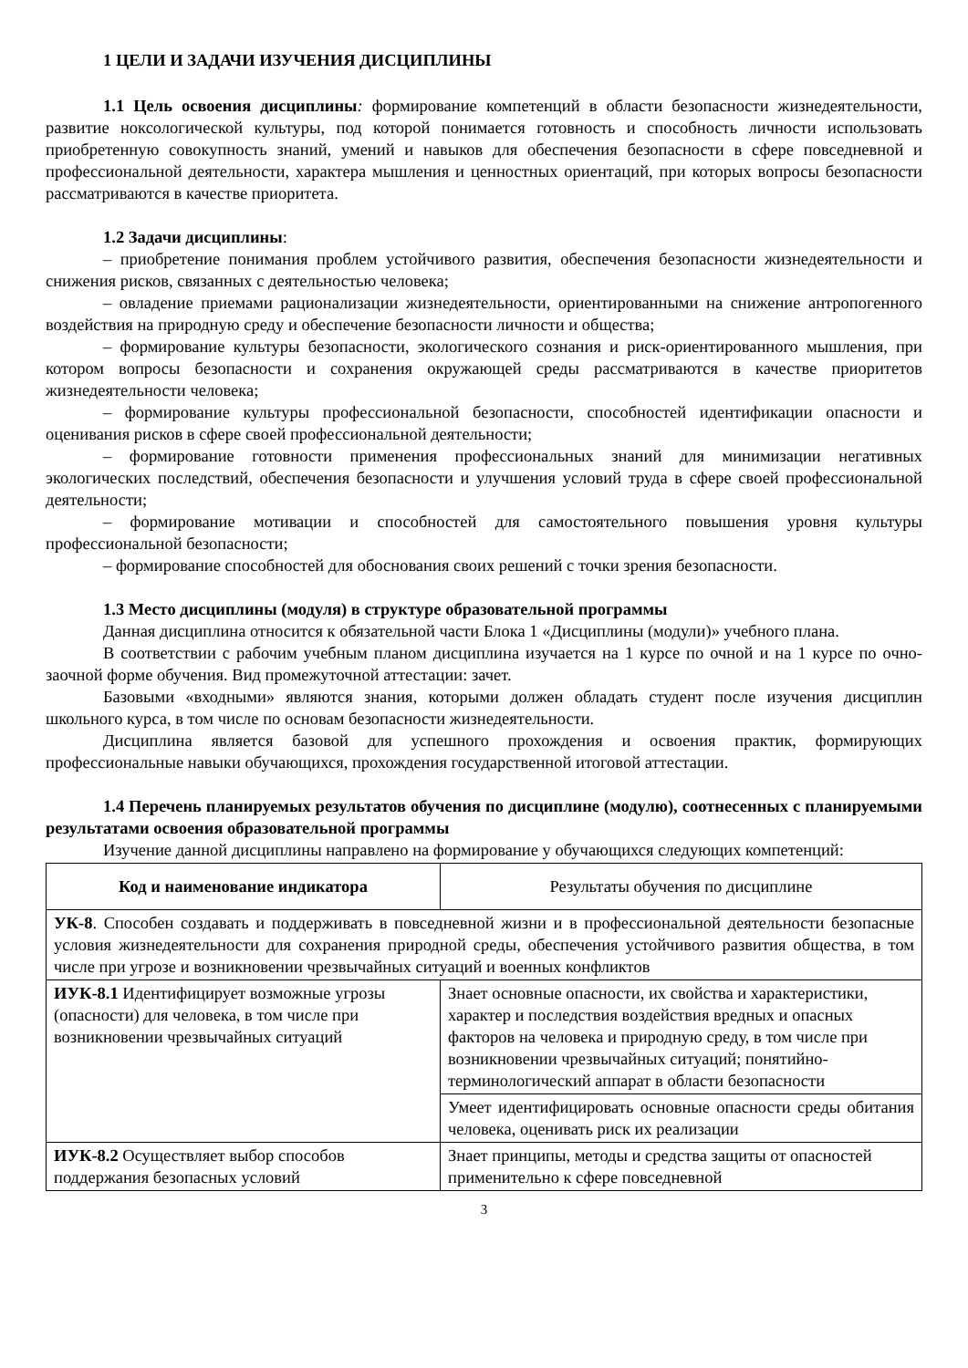1 ЦЕЛИ И ЗАДАЧИ ИЗУЧЕНИЯ ДИСЦИПЛИНЫ
1.1 Цель освоения дисциплины: формирование компетенций в области безопасности жизнедеятельности, развитие ноксологической культуры, под которой понимается готовность и способность личности использовать приобретенную совокупность знаний, умений и навыков для обеспечения безопасности в сфере повседневной и профессиональной деятельности, характера мышления и ценностных ориентаций, при которых вопросы безопасности рассматриваются в качестве приоритета.
1.2 Задачи дисциплины:
– приобретение понимания проблем устойчивого развития, обеспечения безопасности жизнедеятельности и снижения рисков, связанных с деятельностью человека;
– овладение приемами рационализации жизнедеятельности, ориентированными на снижение антропогенного воздействия на природную среду и обеспечение безопасности личности и общества;
– формирование культуры безопасности, экологического сознания и риск-ориентированного мышления, при котором вопросы безопасности и сохранения окружающей среды рассматриваются в качестве приоритетов жизнедеятельности человека;
– формирование культуры профессиональной безопасности, способностей идентификации опасности и оценивания рисков в сфере своей профессиональной деятельности;
– формирование готовности применения профессиональных знаний для минимизации негативных экологических последствий, обеспечения безопасности и улучшения условий труда в сфере своей профессиональной деятельности;
– формирование мотивации и способностей для самостоятельного повышения уровня культуры профессиональной безопасности;
– формирование способностей для обоснования своих решений с точки зрения безопасности.
1.3 Место дисциплины (модуля) в структуре образовательной программы
Данная дисциплина относится к обязательной части Блока 1 «Дисциплины (модули)» учебного плана.
В соответствии с рабочим учебным планом дисциплина изучается на 1 курсе по очной и на 1 курсе по очно-заочной форме обучения. Вид промежуточной аттестации: зачет.
Базовыми «входными» являются знания, которыми должен обладать студент после изучения дисциплин школьного курса, в том числе по основам безопасности жизнедеятельности.
Дисциплина является базовой для успешного прохождения и освоения практик, формирующих профессиональные навыки обучающихся, прохождения государственной итоговой аттестации.
1.4 Перечень планируемых результатов обучения по дисциплине (модулю), соотнесенных с планируемыми результатами освоения образовательной программы
Изучение данной дисциплины направлено на формирование у обучающихся следующих компетенций:
| Код и наименование индикатора | Результаты обучения по дисциплине |
| --- | --- |
| УК-8 . Способен создавать и поддерживать в повседневной жизни и в профессиональной деятельности безопасные условия жизнедеятельности для сохранения природной среды, обеспечения устойчивого развития общества, в том числе при угрозе и возникновении чрезвычайных ситуаций и военных конфликтов | |
| ИУК-8.1 Идентифицирует возможные угрозы (опасности) для человека, в том числе при возникновении чрезвычайных ситуаций | Знает основные опасности, их свойства и характеристики, характер и последствия воздействия вредных и опасных факторов на человека и природную среду, в том числе при возникновении чрезвычайных ситуаций; понятийно-терминологический аппарат в области безопасности |
| | Умеет идентифицировать основные опасности среды обитания человека, оценивать риск их реализации |
| ИУК-8.2 Осуществляет выбор способов поддержания безопасных условий | Знает принципы, методы и средства защиты от опасностей применительно к сфере повседневной |
3